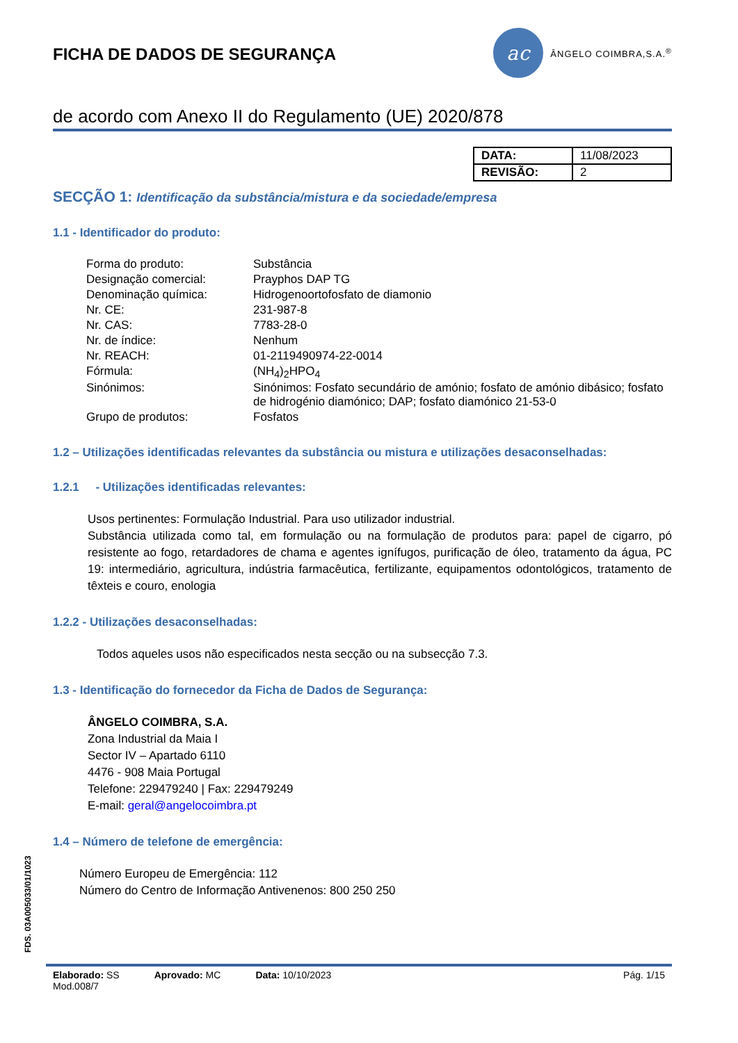FICHA DE DADOS DE SEGURANÇA
ac
ÂNGELO COIMBRA,S.A.<sup>®</sup>
de acordo com Anexo II do Regulamento (UE) 2020/878
| DATA: | 11/08/2023 |
| REVISÃO: | 2 |
SECÇÃO 1: Identificação da substância/mistura e da sociedade/empresa
1.1 - Identificador do produto:
| Forma do produto: | Substância |
| Designação comercial: | Prayphos DAP TG |
| Denominação química: | Hidrogenoortofosfato de diamonio |
| Nr. CE: | 231-987-8 |
| Nr. CAS: | 7783-28-0 |
| Nr. de índice: | Nenhum |
| Nr. REACH: | 01-2119490974-22-0014 |
| Fórmula: | (NH<sub>4</sub>)<sub>2</sub>HPO<sub>4</sub> |
| Sinónimos: | Sinónimos: Fosfato secundário de amónio; fosfato de amónio dibásico; fosfato de hidrogénio diamónico; DAP; fosfato diamónico 21-53-0 |
| Grupo de produtos: | Fosfatos |
1.2 – Utilizações identificadas relevantes da substância ou mistura e utilizações desaconselhadas:
1.2.1 - Utilizações identificadas relevantes:
Usos pertinentes: Formulação Industrial. Para uso utilizador industrial.
Substância utilizada como tal, em formulação ou na formulação de produtos para: papel de cigarro, pó resistente ao fogo, retardadores de chama e agentes ignífugos, purificação de óleo, tratamento da água, PC 19: intermediário, agricultura, indústria farmacêutica, fertilizante, equipamentos odontológicos, tratamento de têxteis e couro, enologia
1.2.2 - Utilizações desaconselhadas:
Todos aqueles usos não especificados nesta secção ou na subsecção 7.3.
1.3 - Identificação do fornecedor da Ficha de Dados de Segurança:
ÂNGELO COIMBRA, S.A.
Zona Industrial da Maia I
Sector IV – Apartado 6110
4476 - 908 Maia Portugal
Telefone: 229479240 | Fax: 229479249
E-mail: geral@angelocoimbra.pt
1.4 – Número de telefone de emergência:
Número Europeu de Emergência: 112
Número do Centro de Informação Antivenenos: 800 250 250
FDS. 03A005033/01/1023
Elaborado: SS
Mod.008/7 Aprovado: MC Data: 10/10/2023 Pág. 1/15